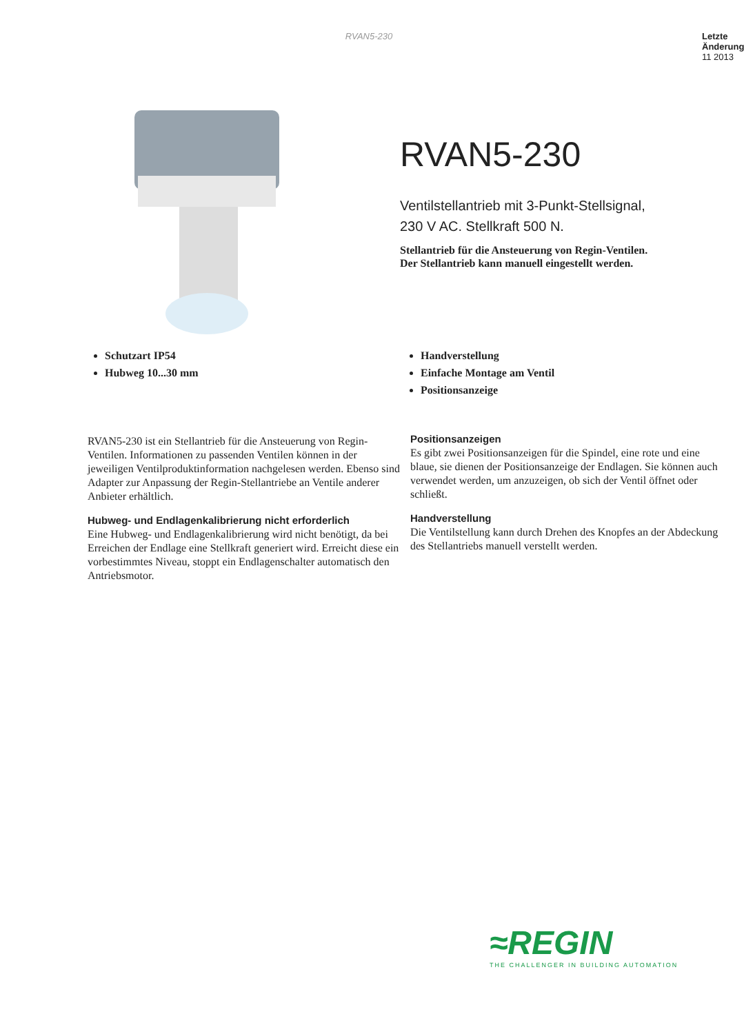RVAN5-230
Letzte
Änderung
11 2013
RVAN5-230
Ventilstellantrieb mit 3-Punkt-Stellsignal,
230 V AC. Stellkraft 500 N.
Stellantrieb für die Ansteuerung von Regin-Ventilen.
Der Stellantrieb kann manuell eingestellt werden.
Schutzart IP54
Hubweg 10...30 mm
Handverstellung
Einfache Montage am Ventil
Positionsanzeige
RVAN5-230 ist ein Stellantrieb für die Ansteuerung von Regin-Ventilen. Informationen zu passenden Ventilen können in der jeweiligen Ventilproduktinformation nachgelesen werden. Ebenso sind Adapter zur Anpassung der Regin-Stellantriebe an Ventile anderer Anbieter erhältlich.
Hubweg- und Endlagenkalibrierung nicht erforderlich
Eine Hubweg- und Endlagenkalibrierung wird nicht benötigt, da bei Erreichen der Endlage eine Stellkraft generiert wird. Erreicht diese ein vorbestimmtes Niveau, stoppt ein Endlagenschalter automatisch den Antriebsmotor.
Positionsanzeigen
Es gibt zwei Positionsanzeigen für die Spindel, eine rote und eine blaue, sie dienen der Positionsanzeige der Endlagen. Sie können auch verwendet werden, um anzuzeigen, ob sich der Ventil öffnet oder schließt.
Handverstellung
Die Ventilstellung kann durch Drehen des Knopfes an der Abdeckung des Stellantriebs manuell verstellt werden.
≈REGIN
THE CHALLENGER IN BUILDING AUTOMATION